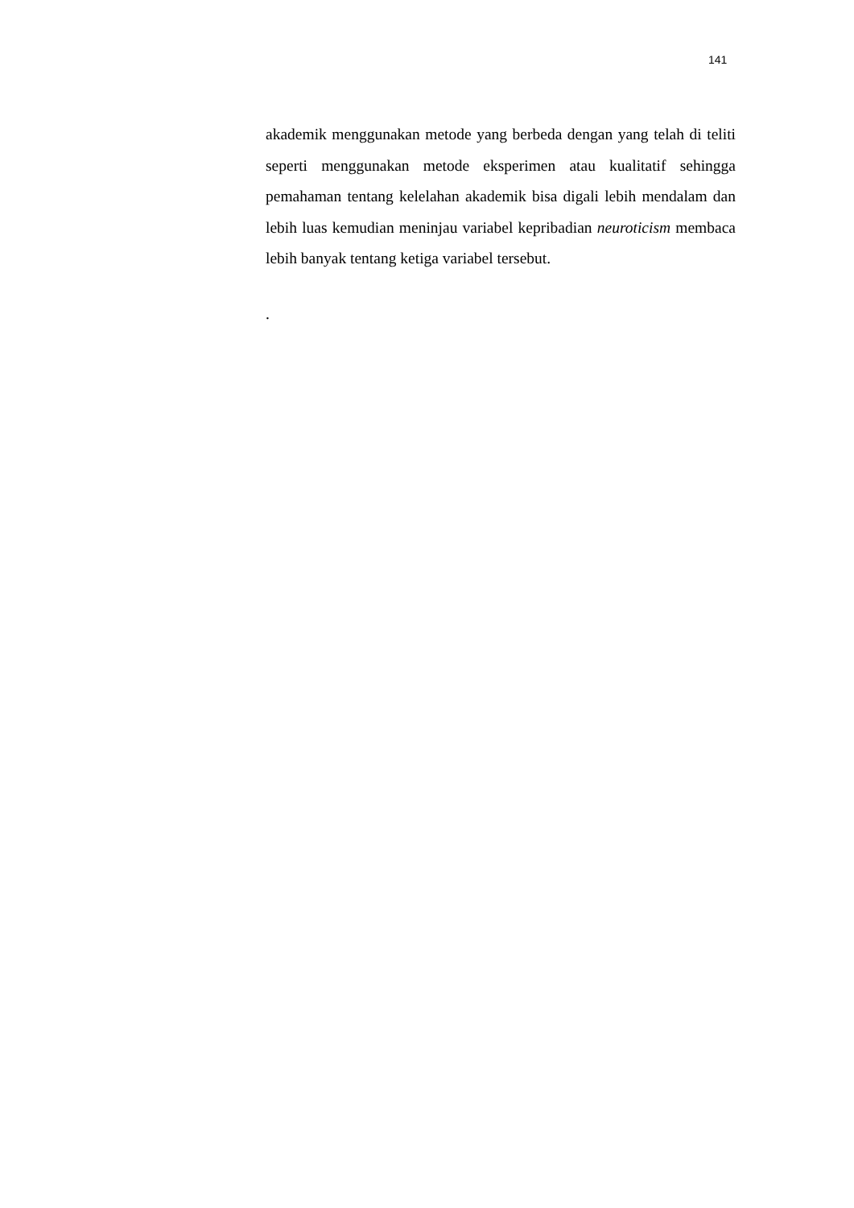141
akademik menggunakan metode yang berbeda dengan yang telah di teliti seperti menggunakan metode eksperimen atau kualitatif sehingga pemahaman tentang kelelahan akademik bisa digali lebih mendalam dan lebih luas kemudian meninjau variabel kepribadian neuroticism membaca lebih banyak tentang ketiga variabel tersebut.
.